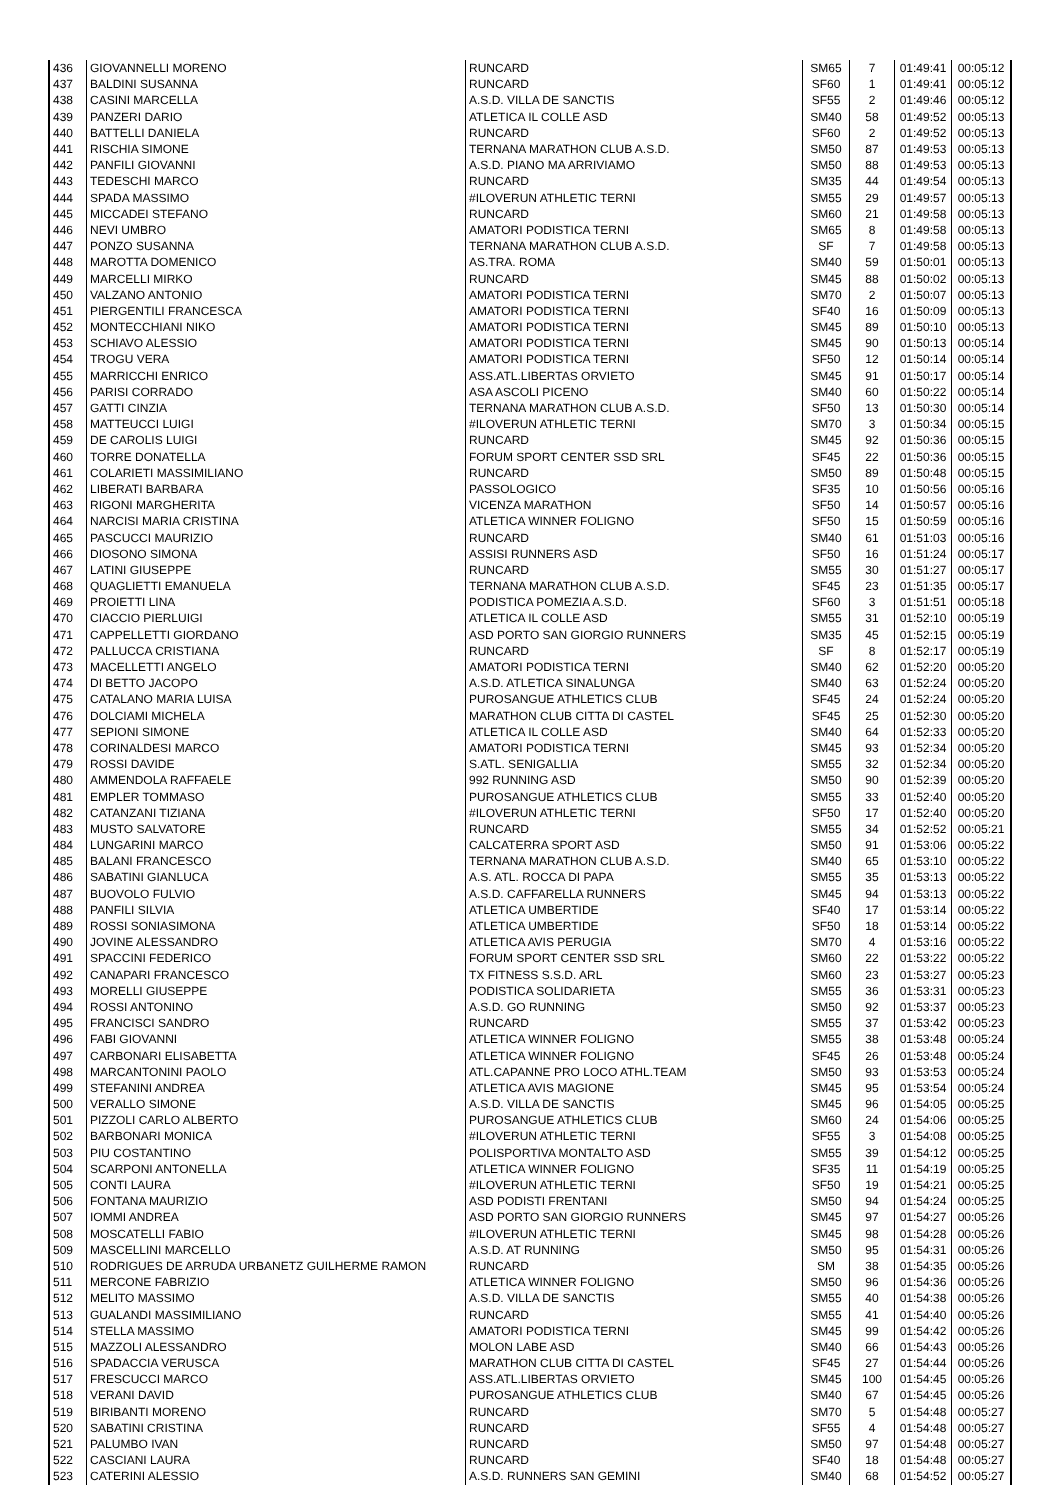| 436 | GIOVANNELLI MORENO | RUNCARD | SM65 | 7 | 01:49:41 | 00:05:12 |
| 437 | BALDINI SUSANNA | RUNCARD | SF60 | 1 | 01:49:41 | 00:05:12 |
| 438 | CASINI MARCELLA | A.S.D. VILLA DE SANCTIS | SF55 | 2 | 01:49:46 | 00:05:12 |
| 439 | PANZERI DARIO | ATLETICA IL COLLE ASD | SM40 | 58 | 01:49:52 | 00:05:13 |
| 440 | BATTELLI DANIELA | RUNCARD | SF60 | 2 | 01:49:52 | 00:05:13 |
| 441 | RISCHIA SIMONE | TERNANA MARATHON CLUB A.S.D. | SM50 | 87 | 01:49:53 | 00:05:13 |
| 442 | PANFILI GIOVANNI | A.S.D. PIANO MA ARRIVIAMO | SM50 | 88 | 01:49:53 | 00:05:13 |
| 443 | TEDESCHI MARCO | RUNCARD | SM35 | 44 | 01:49:54 | 00:05:13 |
| 444 | SPADA MASSIMO | #ILOVERUN ATHLETIC TERNI | SM55 | 29 | 01:49:57 | 00:05:13 |
| 445 | MICCADEI STEFANO | RUNCARD | SM60 | 21 | 01:49:58 | 00:05:13 |
| 446 | NEVI UMBRO | AMATORI PODISTICA TERNI | SM65 | 8 | 01:49:58 | 00:05:13 |
| 447 | PONZO SUSANNA | TERNANA MARATHON CLUB A.S.D. | SF | 7 | 01:49:58 | 00:05:13 |
| 448 | MAROTTA DOMENICO | AS.TRA. ROMA | SM40 | 59 | 01:50:01 | 00:05:13 |
| 449 | MARCELLI MIRKO | RUNCARD | SM45 | 88 | 01:50:02 | 00:05:13 |
| 450 | VALZANO ANTONIO | AMATORI PODISTICA TERNI | SM70 | 2 | 01:50:07 | 00:05:13 |
| 451 | PIERGENTILI FRANCESCA | AMATORI PODISTICA TERNI | SF40 | 16 | 01:50:09 | 00:05:13 |
| 452 | MONTECCHIANI NIKO | AMATORI PODISTICA TERNI | SM45 | 89 | 01:50:10 | 00:05:13 |
| 453 | SCHIAVO ALESSIO | AMATORI PODISTICA TERNI | SM45 | 90 | 01:50:13 | 00:05:14 |
| 454 | TROGU VERA | AMATORI PODISTICA TERNI | SF50 | 12 | 01:50:14 | 00:05:14 |
| 455 | MARRICCHI ENRICO | ASS.ATL.LIBERTAS ORVIETO | SM45 | 91 | 01:50:17 | 00:05:14 |
| 456 | PARISI CORRADO | ASA ASCOLI PICENO | SM40 | 60 | 01:50:22 | 00:05:14 |
| 457 | GATTI CINZIA | TERNANA MARATHON CLUB A.S.D. | SF50 | 13 | 01:50:30 | 00:05:14 |
| 458 | MATTEUCCI LUIGI | #ILOVERUN ATHLETIC TERNI | SM70 | 3 | 01:50:34 | 00:05:15 |
| 459 | DE CAROLIS LUIGI | RUNCARD | SM45 | 92 | 01:50:36 | 00:05:15 |
| 460 | TORRE DONATELLA | FORUM SPORT CENTER SSD SRL | SF45 | 22 | 01:50:36 | 00:05:15 |
| 461 | COLARIETI MASSIMILIANO | RUNCARD | SM50 | 89 | 01:50:48 | 00:05:15 |
| 462 | LIBERATI BARBARA | PASSOLOGICO | SF35 | 10 | 01:50:56 | 00:05:16 |
| 463 | RIGONI MARGHERITA | VICENZA MARATHON | SF50 | 14 | 01:50:57 | 00:05:16 |
| 464 | NARCISI MARIA CRISTINA | ATLETICA WINNER FOLIGNO | SF50 | 15 | 01:50:59 | 00:05:16 |
| 465 | PASCUCCI MAURIZIO | RUNCARD | SM40 | 61 | 01:51:03 | 00:05:16 |
| 466 | DIOSONO SIMONA | ASSISI RUNNERS ASD | SF50 | 16 | 01:51:24 | 00:05:17 |
| 467 | LATINI GIUSEPPE | RUNCARD | SM55 | 30 | 01:51:27 | 00:05:17 |
| 468 | QUAGLIETTI EMANUELA | TERNANA MARATHON CLUB A.S.D. | SF45 | 23 | 01:51:35 | 00:05:17 |
| 469 | PROIETTI LINA | PODISTICA POMEZIA A.S.D. | SF60 | 3 | 01:51:51 | 00:05:18 |
| 470 | CIACCIO PIERLUIGI | ATLETICA IL COLLE ASD | SM55 | 31 | 01:52:10 | 00:05:19 |
| 471 | CAPPELLETTI GIORDANO | ASD PORTO SAN GIORGIO RUNNERS | SM35 | 45 | 01:52:15 | 00:05:19 |
| 472 | PALLUCCA CRISTIANA | RUNCARD | SF | 8 | 01:52:17 | 00:05:19 |
| 473 | MACELLETTI ANGELO | AMATORI PODISTICA TERNI | SM40 | 62 | 01:52:20 | 00:05:20 |
| 474 | DI BETTO JACOPO | A.S.D. ATLETICA SINALUNGA | SM40 | 63 | 01:52:24 | 00:05:20 |
| 475 | CATALANO MARIA LUISA | PUROSANGUE ATHLETICS CLUB | SF45 | 24 | 01:52:24 | 00:05:20 |
| 476 | DOLCIAMI MICHELA | MARATHON CLUB CITTA DI CASTEL | SF45 | 25 | 01:52:30 | 00:05:20 |
| 477 | SEPIONI SIMONE | ATLETICA IL COLLE ASD | SM40 | 64 | 01:52:33 | 00:05:20 |
| 478 | CORINALDESI MARCO | AMATORI PODISTICA TERNI | SM45 | 93 | 01:52:34 | 00:05:20 |
| 479 | ROSSI DAVIDE | S.ATL. SENIGALLIA | SM55 | 32 | 01:52:34 | 00:05:20 |
| 480 | AMMENDOLA RAFFAELE | 992 RUNNING ASD | SM50 | 90 | 01:52:39 | 00:05:20 |
| 481 | EMPLER TOMMASO | PUROSANGUE ATHLETICS CLUB | SM55 | 33 | 01:52:40 | 00:05:20 |
| 482 | CATANZANI TIZIANA | #ILOVERUN ATHLETIC TERNI | SF50 | 17 | 01:52:40 | 00:05:20 |
| 483 | MUSTO SALVATORE | RUNCARD | SM55 | 34 | 01:52:52 | 00:05:21 |
| 484 | LUNGARINI MARCO | CALCATERRA SPORT ASD | SM50 | 91 | 01:53:06 | 00:05:22 |
| 485 | BALANI FRANCESCO | TERNANA MARATHON CLUB A.S.D. | SM40 | 65 | 01:53:10 | 00:05:22 |
| 486 | SABATINI GIANLUCA | A.S. ATL. ROCCA DI PAPA | SM55 | 35 | 01:53:13 | 00:05:22 |
| 487 | BUOVOLO FULVIO | A.S.D. CAFFARELLA RUNNERS | SM45 | 94 | 01:53:13 | 00:05:22 |
| 488 | PANFILI SILVIA | ATLETICA UMBERTIDE | SF40 | 17 | 01:53:14 | 00:05:22 |
| 489 | ROSSI SONIASIMONA | ATLETICA UMBERTIDE | SF50 | 18 | 01:53:14 | 00:05:22 |
| 490 | JOVINE ALESSANDRO | ATLETICA AVIS PERUGIA | SM70 | 4 | 01:53:16 | 00:05:22 |
| 491 | SPACCINI FEDERICO | FORUM SPORT CENTER SSD SRL | SM60 | 22 | 01:53:22 | 00:05:22 |
| 492 | CANAPARI FRANCESCO | TX FITNESS S.S.D. ARL | SM60 | 23 | 01:53:27 | 00:05:23 |
| 493 | MORELLI GIUSEPPE | PODISTICA SOLIDARIETA | SM55 | 36 | 01:53:31 | 00:05:23 |
| 494 | ROSSI ANTONINO | A.S.D. GO RUNNING | SM50 | 92 | 01:53:37 | 00:05:23 |
| 495 | FRANCISCI SANDRO | RUNCARD | SM55 | 37 | 01:53:42 | 00:05:23 |
| 496 | FABI GIOVANNI | ATLETICA WINNER FOLIGNO | SM55 | 38 | 01:53:48 | 00:05:24 |
| 497 | CARBONARI ELISABETTA | ATLETICA WINNER FOLIGNO | SF45 | 26 | 01:53:48 | 00:05:24 |
| 498 | MARCANTONINI PAOLO | ATL.CAPANNE PRO LOCO ATHL.TEAM | SM50 | 93 | 01:53:53 | 00:05:24 |
| 499 | STEFANINI ANDREA | ATLETICA AVIS MAGIONE | SM45 | 95 | 01:53:54 | 00:05:24 |
| 500 | VERALLO SIMONE | A.S.D. VILLA DE SANCTIS | SM45 | 96 | 01:54:05 | 00:05:25 |
| 501 | PIZZOLI CARLO ALBERTO | PUROSANGUE ATHLETICS CLUB | SM60 | 24 | 01:54:06 | 00:05:25 |
| 502 | BARBONARI MONICA | #ILOVERUN ATHLETIC TERNI | SF55 | 3 | 01:54:08 | 00:05:25 |
| 503 | PIU COSTANTINO | POLISPORTIVA MONTALTO ASD | SM55 | 39 | 01:54:12 | 00:05:25 |
| 504 | SCARPONI ANTONELLA | ATLETICA WINNER FOLIGNO | SF35 | 11 | 01:54:19 | 00:05:25 |
| 505 | CONTI LAURA | #ILOVERUN ATHLETIC TERNI | SF50 | 19 | 01:54:21 | 00:05:25 |
| 506 | FONTANA MAURIZIO | ASD PODISTI FRENTANI | SM50 | 94 | 01:54:24 | 00:05:25 |
| 507 | IOMMI ANDREA | ASD PORTO SAN GIORGIO RUNNERS | SM45 | 97 | 01:54:27 | 00:05:26 |
| 508 | MOSCATELLI FABIO | #ILOVERUN ATHLETIC TERNI | SM45 | 98 | 01:54:28 | 00:05:26 |
| 509 | MASCELLINI MARCELLO | A.S.D. AT RUNNING | SM50 | 95 | 01:54:31 | 00:05:26 |
| 510 | RODRIGUES DE ARRUDA URBANETZ GUILHERME RAMON | RUNCARD | SM | 38 | 01:54:35 | 00:05:26 |
| 511 | MERCONE FABRIZIO | ATLETICA WINNER FOLIGNO | SM50 | 96 | 01:54:36 | 00:05:26 |
| 512 | MELITO MASSIMO | A.S.D. VILLA DE SANCTIS | SM55 | 40 | 01:54:38 | 00:05:26 |
| 513 | GUALANDI MASSIMILIANO | RUNCARD | SM55 | 41 | 01:54:40 | 00:05:26 |
| 514 | STELLA MASSIMO | AMATORI PODISTICA TERNI | SM45 | 99 | 01:54:42 | 00:05:26 |
| 515 | MAZZOLI ALESSANDRO | MOLON LABE ASD | SM40 | 66 | 01:54:43 | 00:05:26 |
| 516 | SPADACCIA VERUSCA | MARATHON CLUB CITTA DI CASTEL | SF45 | 27 | 01:54:44 | 00:05:26 |
| 517 | FRESCUCCI MARCO | ASS.ATL.LIBERTAS ORVIETO | SM45 | 100 | 01:54:45 | 00:05:26 |
| 518 | VERANI DAVID | PUROSANGUE ATHLETICS CLUB | SM40 | 67 | 01:54:45 | 00:05:26 |
| 519 | BIRIBANTI MORENO | RUNCARD | SM70 | 5 | 01:54:48 | 00:05:27 |
| 520 | SABATINI CRISTINA | RUNCARD | SF55 | 4 | 01:54:48 | 00:05:27 |
| 521 | PALUMBO IVAN | RUNCARD | SM50 | 97 | 01:54:48 | 00:05:27 |
| 522 | CASCIANI LAURA | RUNCARD | SF40 | 18 | 01:54:48 | 00:05:27 |
| 523 | CATERINI ALESSIO | A.S.D. RUNNERS SAN GEMINI | SM40 | 68 | 01:54:52 | 00:05:27 |